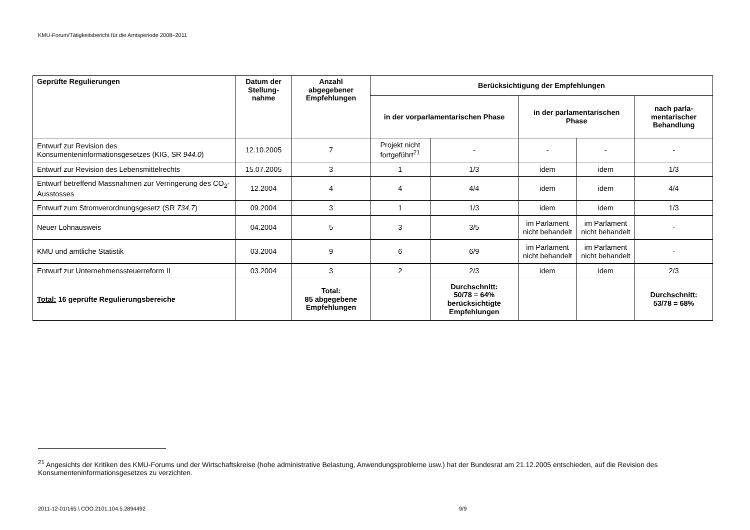KMU-Forum/Tätigkeitsbericht für die Amtsperiode 2008–2011
| Geprüfte Regulierungen | Datum der Stellung-nahme | Anzahl abgegebener Empfehlungen | Berücksichtigung der Empfehlungen | | | | |
| --- | --- | --- | --- | --- | --- | --- | --- |
| | | | in der vorparlamentarischen Phase | | in der parlamentarischen Phase | | nach parla-mentarischer Behandlung |
| Entwurf zur Revision des Konsumenteninformationsgesetzes (KIG, SR 944.0 ) | 12.10.2005 | 7 | Projekt nicht fortgeführt<sup>21</sup> | - | - | - | - |
| Entwurf zur Revision des Lebensmittelrechts | 15.07.2005 | 3 | 1 | 1/3 | idem | idem | 1/3 |
| Entwurf betreffend Massnahmen zur Verringerung des CO<sub>2</sub>-Ausstosses | 12.2004 | 4 | 4 | 4/4 | idem | idem | 4/4 |
| Entwurf zum Stromverordnungsgesetz (SR 734.7 ) | 09.2004 | 3 | 1 | 1/3 | idem | idem | 1/3 |
| Neuer Lohnausweis | 04.2004 | 5 | 3 | 3/5 | im Parlament nicht behandelt | im Parlament nicht behandelt | - |
| KMU und amtliche Statistik | 03.2004 | 9 | 6 | 6/9 | im Parlament nicht behandelt | im Parlament nicht behandelt | - |
| Entwurf zur Unternehmenssteuerreform II | 03.2004 | 3 | 2 | 2/3 | idem | idem | 2/3 |
| Total: 16 geprüfte Regulierungsbereiche | | Total: 85 abgegebene Empfehlungen | | Durchschnitt: 50/78 = 64% berücksichtigte Empfehlungen | | | Durchschnitt: 53/78 = 68% |
<sup>21</sup> Angesichts der Kritiken des KMU-Forums und der Wirtschaftskreise (hohe administrative Belastung, Anwendungsprobleme usw.) hat der Bundesrat am 21.12.2005 entschieden, auf die Revision des Konsumenteninformationsgesetzes zu verzichten.
2011-12-01/165 \ COO.2101.104.5.2894492
9/9